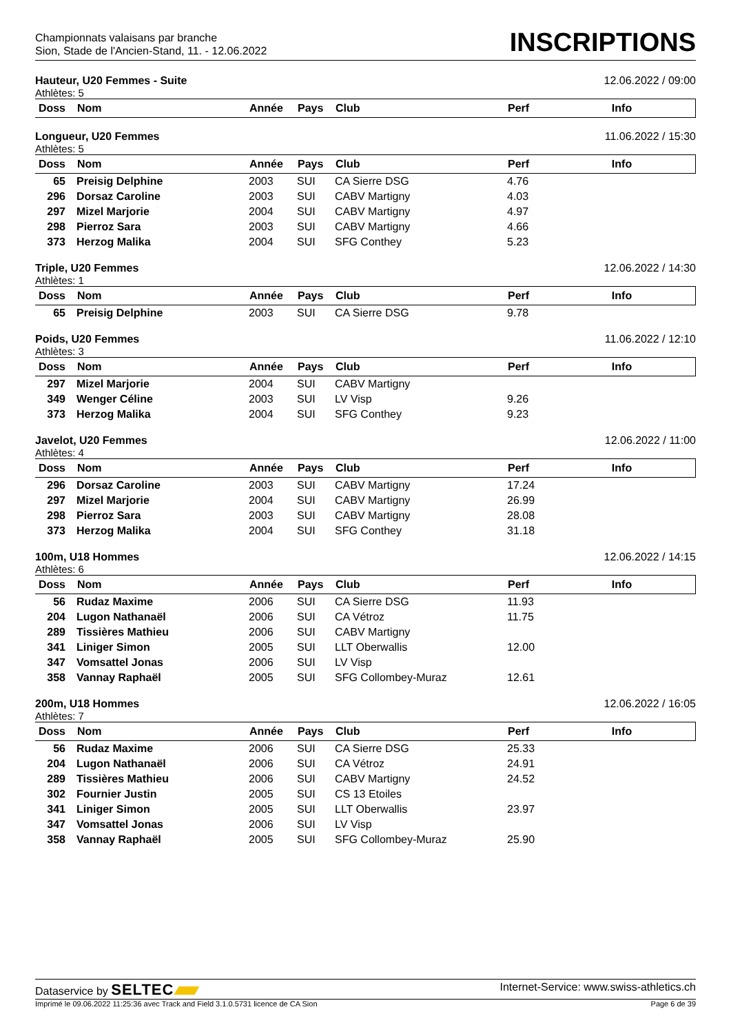Championnats valaisans par branche
Sion, Stade de l'Ancien-Stand, 11. - 12.06.2022
INSCRIPTIONS
Hauteur, U20 Femmes - Suite 12.06.2022 / 09:00
Athlètes: 5
| Doss | Nom | Année | Pays | Club | Perf | Info |
| --- | --- | --- | --- | --- | --- | --- |
Longueur, U20 Femmes 11.06.2022 / 15:30
Athlètes: 5
| Doss | Nom | Année | Pays | Club | Perf | Info |
| --- | --- | --- | --- | --- | --- | --- |
| 65 | Preisig Delphine | 2003 | SUI | CA Sierre DSG | 4.76 | |
| 296 | Dorsaz Caroline | 2003 | SUI | CABV Martigny | 4.03 | |
| 297 | Mizel Marjorie | 2004 | SUI | CABV Martigny | 4.97 | |
| 298 | Pierroz Sara | 2003 | SUI | CABV Martigny | 4.66 | |
| 373 | Herzog Malika | 2004 | SUI | SFG Conthey | 5.23 | |
Triple, U20 Femmes 12.06.2022 / 14:30
Athlètes: 1
| Doss | Nom | Année | Pays | Club | Perf | Info |
| --- | --- | --- | --- | --- | --- | --- |
| 65 | Preisig Delphine | 2003 | SUI | CA Sierre DSG | 9.78 | |
Poids, U20 Femmes 11.06.2022 / 12:10
Athlètes: 3
| Doss | Nom | Année | Pays | Club | Perf | Info |
| --- | --- | --- | --- | --- | --- | --- |
| 297 | Mizel Marjorie | 2004 | SUI | CABV Martigny | | |
| 349 | Wenger Céline | 2003 | SUI | LV Visp | 9.26 | |
| 373 | Herzog Malika | 2004 | SUI | SFG Conthey | 9.23 | |
Javelot, U20 Femmes 12.06.2022 / 11:00
Athlètes: 4
| Doss | Nom | Année | Pays | Club | Perf | Info |
| --- | --- | --- | --- | --- | --- | --- |
| 296 | Dorsaz Caroline | 2003 | SUI | CABV Martigny | 17.24 | |
| 297 | Mizel Marjorie | 2004 | SUI | CABV Martigny | 26.99 | |
| 298 | Pierroz Sara | 2003 | SUI | CABV Martigny | 28.08 | |
| 373 | Herzog Malika | 2004 | SUI | SFG Conthey | 31.18 | |
100m, U18 Hommes 12.06.2022 / 14:15
Athlètes: 6
| Doss | Nom | Année | Pays | Club | Perf | Info |
| --- | --- | --- | --- | --- | --- | --- |
| 56 | Rudaz Maxime | 2006 | SUI | CA Sierre DSG | 11.93 | |
| 204 | Lugon Nathanaël | 2006 | SUI | CA Vétroz | 11.75 | |
| 289 | Tissières Mathieu | 2006 | SUI | CABV Martigny | | |
| 341 | Liniger Simon | 2005 | SUI | LLT Oberwallis | 12.00 | |
| 347 | Vomsattel Jonas | 2006 | SUI | LV Visp | | |
| 358 | Vannay Raphaël | 2005 | SUI | SFG Collombey-Muraz | 12.61 | |
200m, U18 Hommes 12.06.2022 / 16:05
Athlètes: 7
| Doss | Nom | Année | Pays | Club | Perf | Info |
| --- | --- | --- | --- | --- | --- | --- |
| 56 | Rudaz Maxime | 2006 | SUI | CA Sierre DSG | 25.33 | |
| 204 | Lugon Nathanaël | 2006 | SUI | CA Vétroz | 24.91 | |
| 289 | Tissières Mathieu | 2006 | SUI | CABV Martigny | 24.52 | |
| 302 | Fournier Justin | 2005 | SUI | CS 13 Etoiles | | |
| 341 | Liniger Simon | 2005 | SUI | LLT Oberwallis | 23.97 | |
| 347 | Vomsattel Jonas | 2006 | SUI | LV Visp | | |
| 358 | Vannay Raphaël | 2005 | SUI | SFG Collombey-Muraz | 25.90 | |
Dataservice by SELTEC Internet-Service: www.swiss-athletics.ch
Imprimé le 09.06.2022 11:25:36 avec Track and Field 3.1.0.5731 licence de CA Sion Page 6 de 39